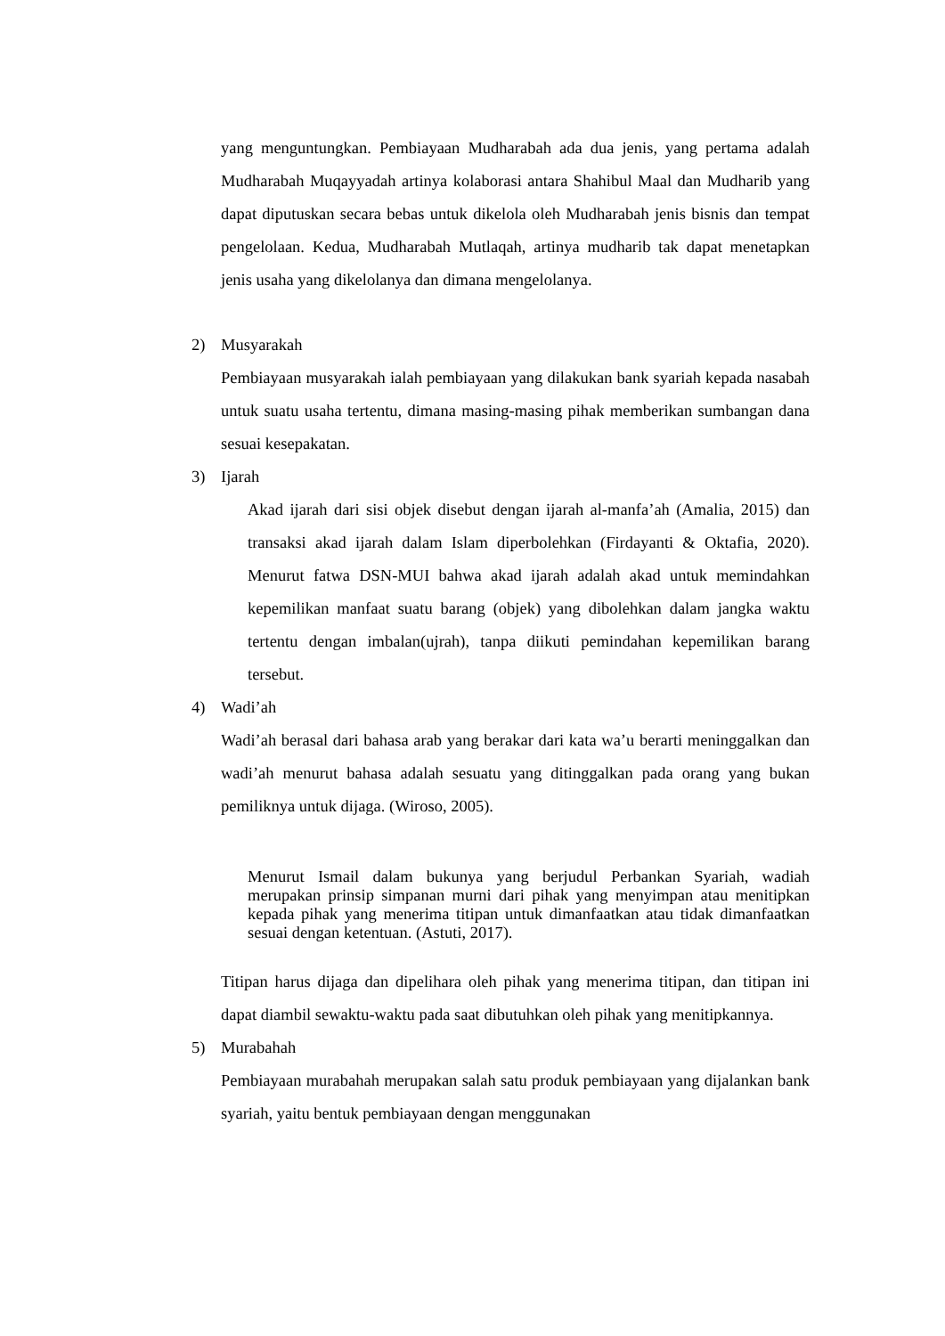yang menguntungkan. Pembiayaan Mudharabah ada dua jenis, yang pertama adalah Mudharabah Muqayyadah artinya kolaborasi antara Shahibul Maal dan Mudharib yang dapat diputuskan secara bebas untuk dikelola oleh Mudharabah jenis bisnis dan tempat pengelolaan. Kedua, Mudharabah Mutlaqah, artinya mudharib tak dapat menetapkan jenis usaha yang dikelolanya dan dimana mengelolanya.
2) Musyarakah
Pembiayaan musyarakah ialah pembiayaan yang dilakukan bank syariah kepada nasabah untuk suatu usaha tertentu, dimana masing-masing pihak memberikan sumbangan dana sesuai kesepakatan.
3) Ijarah
Akad ijarah dari sisi objek disebut dengan ijarah al-manfa’ah (Amalia, 2015) dan transaksi akad ijarah dalam Islam diperbolehkan (Firdayanti & Oktafia, 2020). Menurut fatwa DSN-MUI bahwa akad ijarah adalah akad untuk memindahkan kepemilikan manfaat suatu barang (objek) yang dibolehkan dalam jangka waktu tertentu dengan imbalan(ujrah), tanpa diikuti pemindahan kepemilikan barang tersebut.
4) Wadi’ah
Wadi’ah berasal dari bahasa arab yang berakar dari kata wa’u berarti meninggalkan dan wadi’ah menurut bahasa adalah sesuatu yang ditinggalkan pada orang yang bukan pemiliknya untuk dijaga. (Wiroso, 2005).
Menurut Ismail dalam bukunya yang berjudul Perbankan Syariah, wadiah merupakan prinsip simpanan murni dari pihak yang menyimpan atau menitipkan kepada pihak yang menerima titipan untuk dimanfaatkan atau tidak dimanfaatkan sesuai dengan ketentuan. (Astuti, 2017).
Titipan harus dijaga dan dipelihara oleh pihak yang menerima titipan, dan titipan ini dapat diambil sewaktu-waktu pada saat dibutuhkan oleh pihak yang menitipkannya.
5) Murabahah
Pembiayaan murabahah merupakan salah satu produk pembiayaan yang dijalankan bank syariah, yaitu bentuk pembiayaan dengan menggunakan